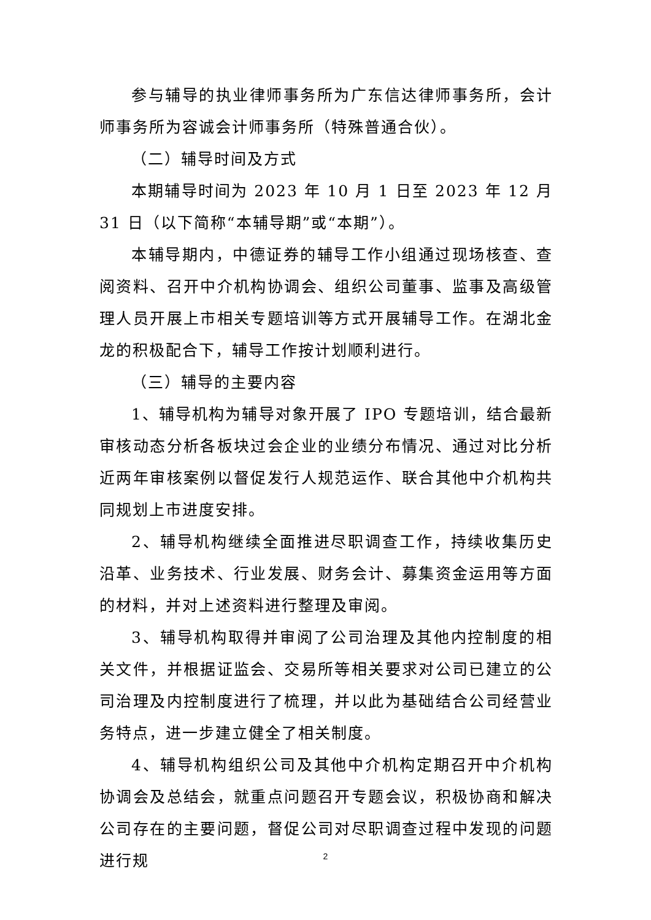参与辅导的执业律师事务所为广东信达律师事务所，会计师事务所为容诚会计师事务所（特殊普通合伙）。
（二）辅导时间及方式
本期辅导时间为 2023 年 10 月 1 日至 2023 年 12 月 31 日（以下简称“本辅导期”或“本期”）。
本辅导期内，中德证券的辅导工作小组通过现场核查、查阅资料、召开中介机构协调会、组织公司董事、监事及高级管理人员开展上市相关专题培训等方式开展辅导工作。在湖北金龙的积极配合下，辅导工作按计划顺利进行。
（三）辅导的主要内容
1、辅导机构为辅导对象开展了 IPO 专题培训，结合最新审核动态分析各板块过会企业的业绩分布情况、通过对比分析近两年审核案例以督促发行人规范运作、联合其他中介机构共同规划上市进度安排。
2、辅导机构继续全面推进尽职调查工作，持续收集历史沿革、业务技术、行业发展、财务会计、募集资金运用等方面的材料，并对上述资料进行整理及审阅。
3、辅导机构取得并审阅了公司治理及其他内控制度的相关文件，并根据证监会、交易所等相关要求对公司已建立的公司治理及内控制度进行了梳理，并以此为基础结合公司经营业务特点，进一步建立健全了相关制度。
4、辅导机构组织公司及其他中介机构定期召开中介机构协调会及总结会，就重点问题召开专题会议，积极协商和解决公司存在的主要问题，督促公司对尽职调查过程中发现的问题进行规
2